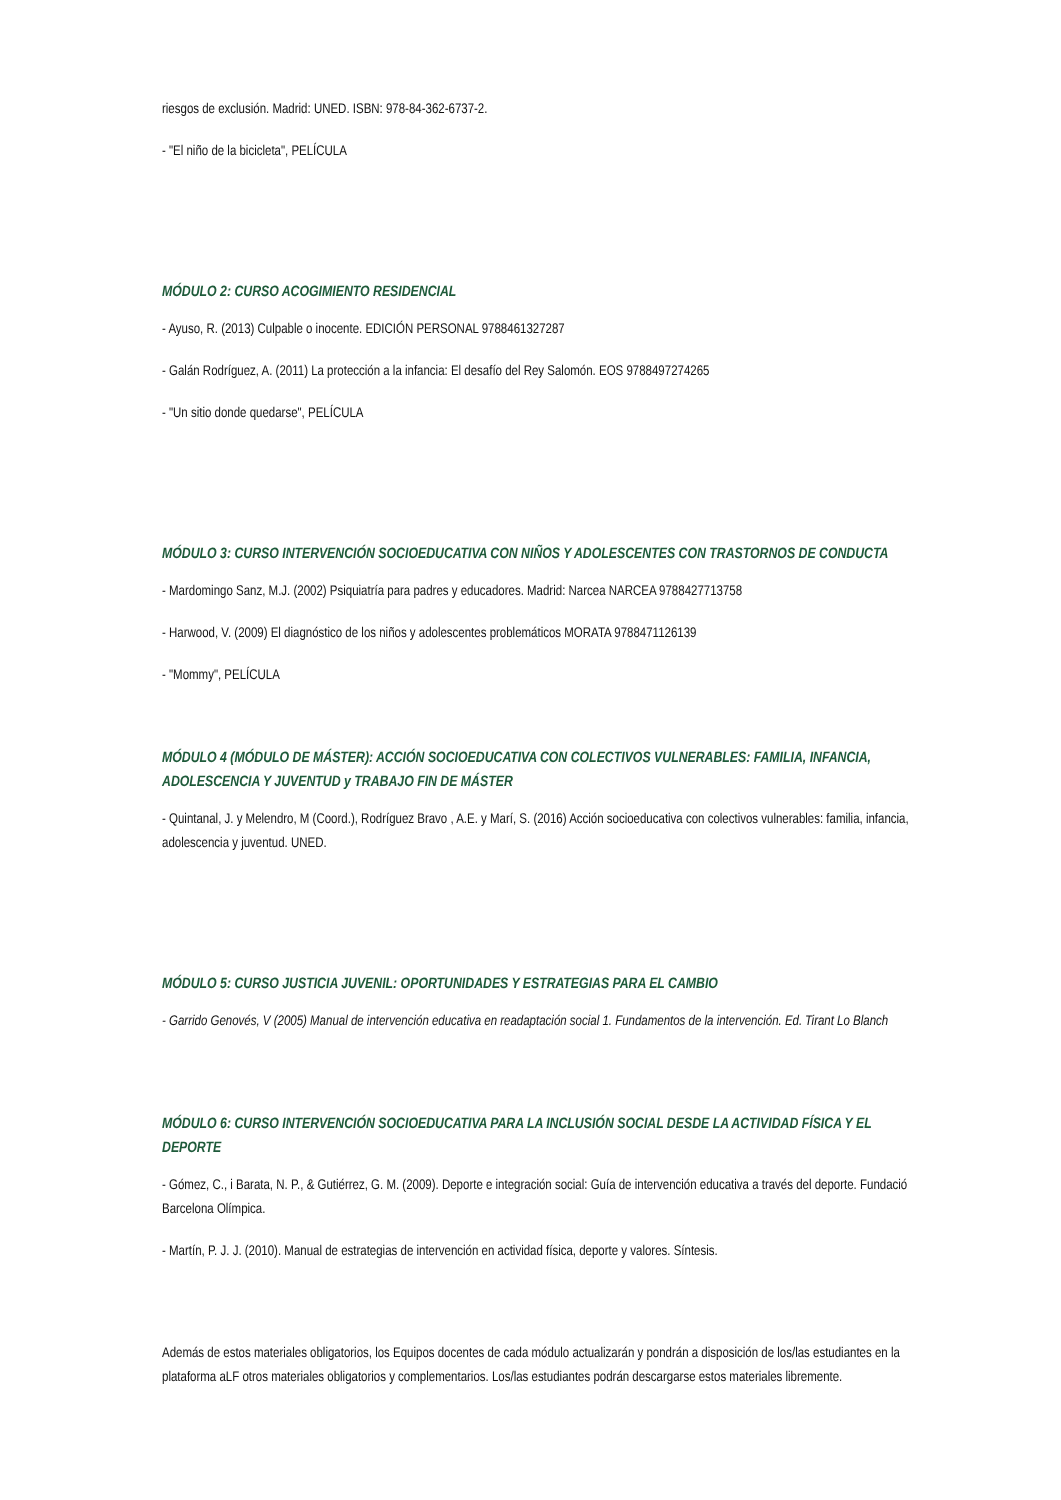riesgos de exclusión. Madrid: UNED. ISBN: 978-84-362-6737-2.
- "El niño de la bicicleta", PELÍCULA
MÓDULO 2: CURSO ACOGIMIENTO RESIDENCIAL
- Ayuso, R. (2013) Culpable o inocente. EDICIÓN PERSONAL 9788461327287
- Galán Rodríguez, A. (2011) La protección a la infancia: El desafío del Rey Salomón. EOS 9788497274265
- "Un sitio donde quedarse", PELÍCULA
MÓDULO 3: CURSO INTERVENCIÓN SOCIOEDUCATIVA CON NIÑOS Y ADOLESCENTES CON TRASTORNOS DE CONDUCTA
- Mardomingo Sanz, M.J. (2002) Psiquiatría para padres y educadores. Madrid: Narcea NARCEA 9788427713758
- Harwood, V. (2009) El diagnóstico de los niños y adolescentes problemáticos MORATA 9788471126139
- "Mommy", PELÍCULA
MÓDULO 4 (MÓDULO DE MÁSTER): ACCIÓN SOCIOEDUCATIVA CON COLECTIVOS VULNERABLES: FAMILIA, INFANCIA, ADOLESCENCIA Y JUVENTUD y TRABAJO FIN DE MÁSTER
- Quintanal, J. y Melendro, M (Coord.), Rodríguez Bravo , A.E. y Marí, S. (2016) Acción socioeducativa con colectivos vulnerables: familia, infancia, adolescencia y juventud. UNED.
MÓDULO 5: CURSO JUSTICIA JUVENIL: OPORTUNIDADES Y ESTRATEGIAS PARA EL CAMBIO
- Garrido Genovés, V (2005) Manual de intervención educativa en readaptación social 1. Fundamentos de la intervención. Ed. Tirant Lo Blanch
MÓDULO 6: CURSO INTERVENCIÓN SOCIOEDUCATIVA PARA LA INCLUSIÓN SOCIAL DESDE LA ACTIVIDAD FÍSICA Y EL DEPORTE
- Gómez, C., i Barata, N. P., & Gutiérrez, G. M. (2009). Deporte e integración social: Guía de intervención educativa a través del deporte. Fundació Barcelona Olímpica.
- Martín, P. J. J. (2010). Manual de estrategias de intervención en actividad física, deporte y valores. Síntesis.
Además de estos materiales obligatorios, los Equipos docentes de cada módulo actualizarán y pondrán a disposición de los/las estudiantes en la plataforma aLF otros materiales obligatorios y complementarios. Los/las estudiantes podrán descargarse estos materiales libremente.